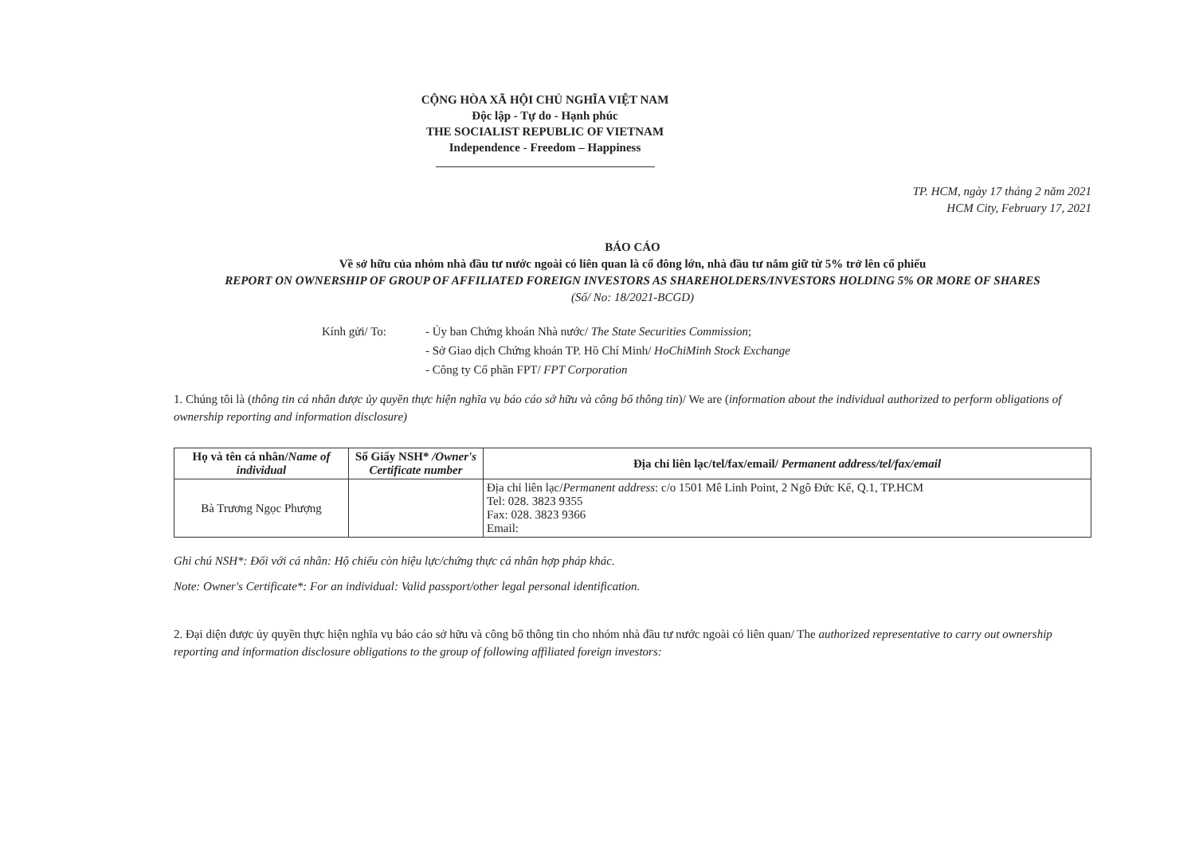CỘNG HÒA XÃ HỘI CHỦ NGHĨA VIỆT NAM
Độc lập - Tự do - Hạnh phúc
THE SOCIALIST REPUBLIC OF VIETNAM
Independence - Freedom – Happiness
TP. HCM, ngày 17 tháng 2 năm 2021
HCM City, February 17, 2021
BÁO CÁO
Về sở hữu của nhóm nhà đầu tư nước ngoài có liên quan là cổ đông lớn, nhà đầu tư nắm giữ từ 5% trở lên cổ phiếu
REPORT ON OWNERSHIP OF GROUP OF AFFILIATED FOREIGN INVESTORS AS SHAREHOLDERS/INVESTORS HOLDING 5% OR MORE OF SHARES
(Số/ No: 18/2021-BCGD)
Kính gửi/ To: - Ủy ban Chứng khoán Nhà nước/ The State Securities Commission;
- Sở Giao dịch Chứng khoán TP. Hồ Chí Minh/ HoChiMinh Stock Exchange
- Công ty Cổ phần FPT/ FPT Corporation
1. Chúng tôi là (thông tin cá nhân được ủy quyền thực hiện nghĩa vụ báo cáo sở hữu và công bố thông tin)/ We are (information about the individual authorized to perform obligations of ownership reporting and information disclosure)
| Họ và tên cá nhân/ Name of individual | Số Giấy NSH* /Owner's Certificate number | Địa chỉ liên lạc/tel/fax/email/ Permanent address/tel/fax/email |
| --- | --- | --- |
| Bà Trương Ngọc Phượng | | Địa chỉ liên lạc/ Permanent address : c/o 1501 Mê Linh Point, 2 Ngô Đức Kế, Q.1, TP.HCM Tel: 028. 3823 9355 Fax: 028. 3823 9366 Email: |
Ghi chú NSH*: Đối với cá nhân: Hộ chiếu còn hiệu lực/chứng thực cá nhân hợp pháp khác.
Note: Owner's Certificate*: For an individual: Valid passport/other legal personal identification.
2. Đại diện được ủy quyền thực hiện nghĩa vụ báo cáo sở hữu và công bố thông tin cho nhóm nhà đầu tư nước ngoài có liên quan/ The authorized representative to carry out ownership reporting and information disclosure obligations to the group of following affiliated foreign investors: